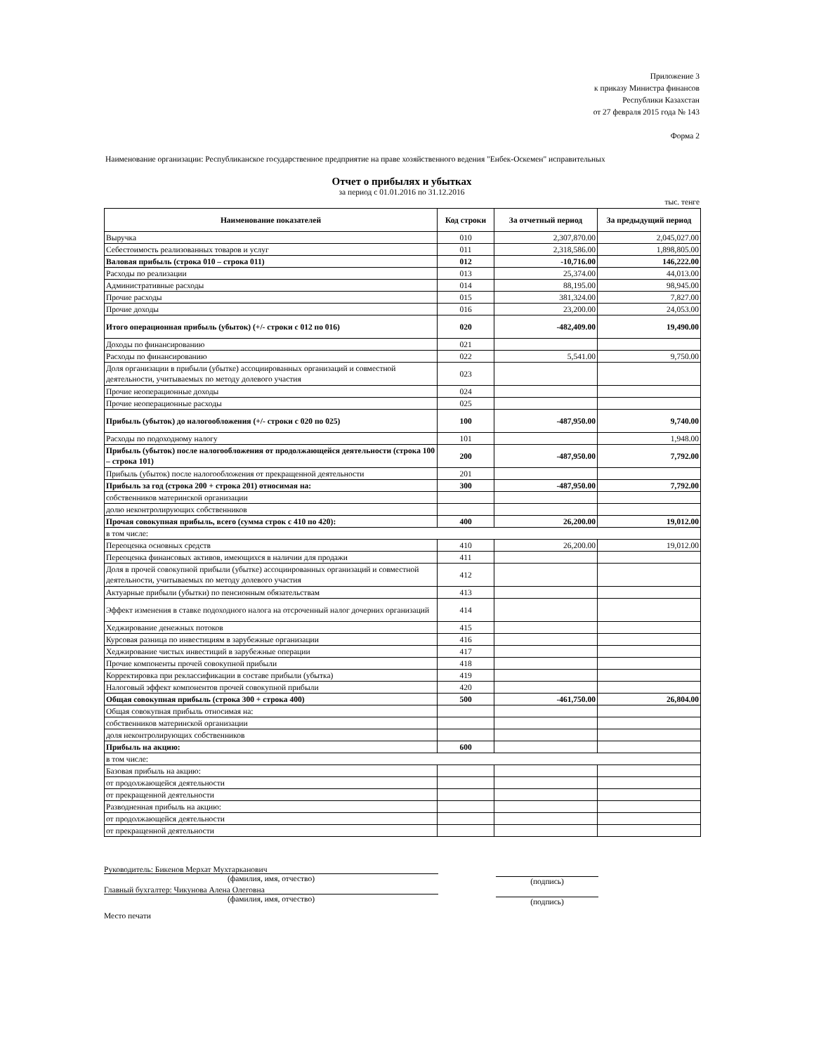Приложение 3
к приказу Министра финансов
Республики Казахстан
от 27 февраля 2015 года № 143
Форма 2
Наименование организации: Республиканское государственное предприятие на праве хозяйственного ведения "Енбек-Оскемен" исправительных
Отчет о прибылях и убытках
за период с 01.01.2016 по 31.12.2016
тыс. тенге
| Наименование показателей | Код строки | За отчетный период | За предыдущий период |
| --- | --- | --- | --- |
| Выручка | 010 | 2,307,870.00 | 2,045,027.00 |
| Себестоимость реализованных товаров и услуг | 011 | 2,318,586.00 | 1,898,805.00 |
| Валовая прибыль (строка 010 – строка 011) | 012 | -10,716.00 | 146,222.00 |
| Расходы по реализации | 013 | 25,374.00 | 44,013.00 |
| Административные расходы | 014 | 88,195.00 | 98,945.00 |
| Прочие расходы | 015 | 381,324.00 | 7,827.00 |
| Прочие доходы | 016 | 23,200.00 | 24,053.00 |
| Итого операционная прибыль (убыток) (+/- строки с 012 по 016) | 020 | -482,409.00 | 19,490.00 |
| Доходы по финансированию | 021 | | |
| Расходы по финансированию | 022 | 5,541.00 | 9,750.00 |
| Доля организации в прибыли (убытке) ассоциированных организаций и совместной деятельности, учитываемых по методу долевого участия | 023 | | |
| Прочие неоперационные доходы | 024 | | |
| Прочие неоперационные расходы | 025 | | |
| Прибыль (убыток) до налогообложения (+/- строки с 020 по 025) | 100 | -487,950.00 | 9,740.00 |
| Расходы по подоходному налогу | 101 | | 1,948.00 |
| Прибыль (убыток) после налогообложения от продолжающейся деятельности (строка 100 – строка 101) | 200 | -487,950.00 | 7,792.00 |
| Прибыль (убыток) после налогообложения от прекращенной деятельности | 201 | | |
| Прибыль за год (строка 200 + строка 201) относимая на: | 300 | -487,950.00 | 7,792.00 |
| собственников материнской организации | | | |
| долю неконтролирующих собственников | | | |
| Прочая совокупная прибыль, всего (сумма строк с 410 по 420): | 400 | 26,200.00 | 19,012.00 |
| в том числе: | | | |
| Переоценка основных средств | 410 | 26,200.00 | 19,012.00 |
| Переоценка финансовых активов, имеющихся в наличии для продажи | 411 | | |
| Доля в прочей совокупной прибыли (убытке) ассоциированных организаций и совместной деятельности, учитываемых по методу долевого участия | 412 | | |
| Актуарные прибыли (убытки) по пенсионным обязательствам | 413 | | |
| Эффект изменения в ставке подоходного налога на отсроченный налог дочерних организаций | 414 | | |
| Хеджирование денежных потоков | 415 | | |
| Курсовая разница по инвестициям в зарубежные организации | 416 | | |
| Хеджирование чистых инвестиций в зарубежные операции | 417 | | |
| Прочие компоненты прочей совокупной прибыли | 418 | | |
| Корректировка при реклассификации в составе прибыли (убытка) | 419 | | |
| Налоговый эффект компонентов прочей совокупной прибыли | 420 | | |
| Общая совокупная прибыль (строка 300 + строка 400) | 500 | -461,750.00 | 26,804.00 |
| Общая совокупная прибыль относимая на: | | | |
| собственников материнской организации | | | |
| доля неконтролирующих собственников | | | |
| Прибыль на акцию: | 600 | | |
| в том числе: | | | |
| Базовая прибыль на акцию: | | | |
| от продолжающейся деятельности | | | |
| от прекращенной деятельности | | | |
| Разводненная прибыль на акцию: | | | |
| от продолжающейся деятельности | | | |
| от прекращенной деятельности | | | |
Руководитель: Бикенов Мерхат Мухтарканович
(фамилия, имя, отчество)
(подпись)
Главный бухгалтер: Чикунова Алена Олеговна
(фамилия, имя, отчество)
(подпись)
Место печати